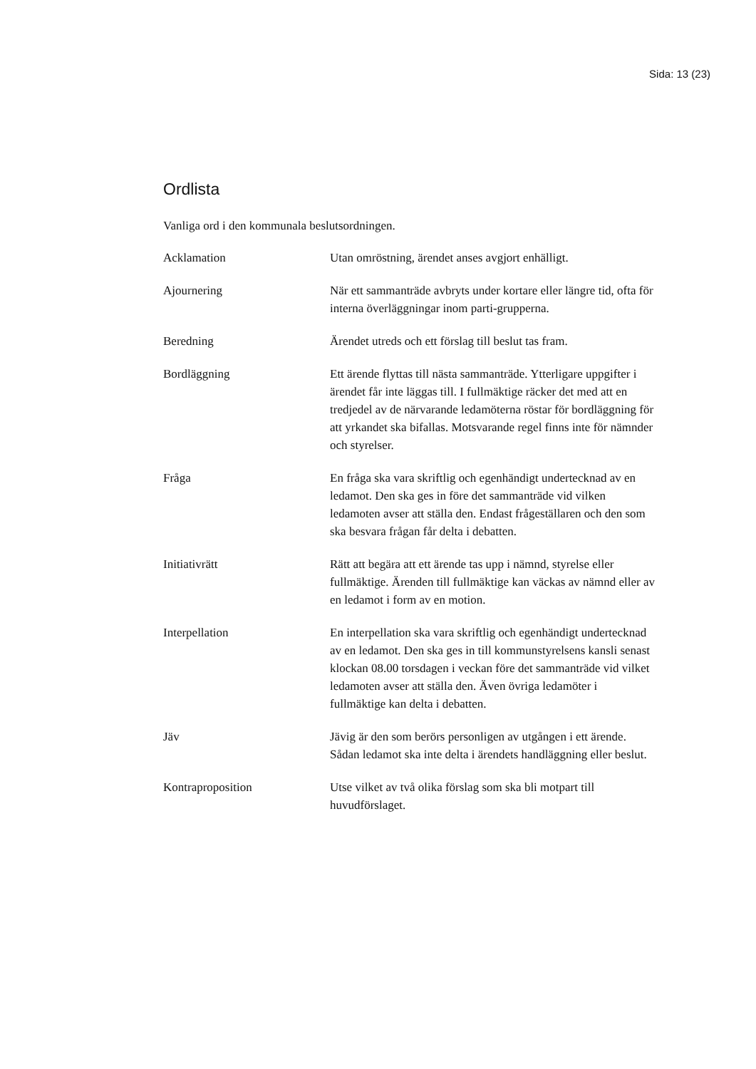Sida: 13 (23)
Ordlista
Vanliga ord i den kommunala beslutsordningen.
Acklamation Utan omröstning, ärendet anses avgjort enhälligt.
Ajournering När ett sammanträde avbryts under kortare eller längre tid, ofta för interna överläggningar inom parti-grupperna.
Beredning Ärendet utreds och ett förslag till beslut tas fram.
Bordläggning Ett ärende flyttas till nästa sammanträde. Ytterligare uppgifter i ärendet får inte läggas till. I fullmäktige räcker det med att en tredjedel av de närvarande ledamöterna röstar för bordläggning för att yrkandet ska bifallas. Motsvarande regel finns inte för nämnder och styrelser.
Fråga En fråga ska vara skriftlig och egenhändigt undertecknad av en ledamot. Den ska ges in före det sammanträde vid vilken ledamoten avser att ställa den. Endast frågeställaren och den som ska besvara frågan får delta i debatten.
Initiativrätt Rätt att begära att ett ärende tas upp i nämnd, styrelse eller fullmäktige. Ärenden till fullmäktige kan väckas av nämnd eller av en ledamot i form av en motion.
Interpellation En interpellation ska vara skriftlig och egenhändigt undertecknad av en ledamot. Den ska ges in till kommunstyrelsens kansli senast klockan 08.00 torsdagen i veckan före det sammanträde vid vilket ledamoten avser att ställa den. Även övriga ledamöter i fullmäktige kan delta i debatten.
Jäv Jävig är den som berörs personligen av utgången i ett ärende. Sådan ledamot ska inte delta i ärendets handläggning eller beslut.
Kontraproposition Utse vilket av två olika förslag som ska bli motpart till huvudförslaget.